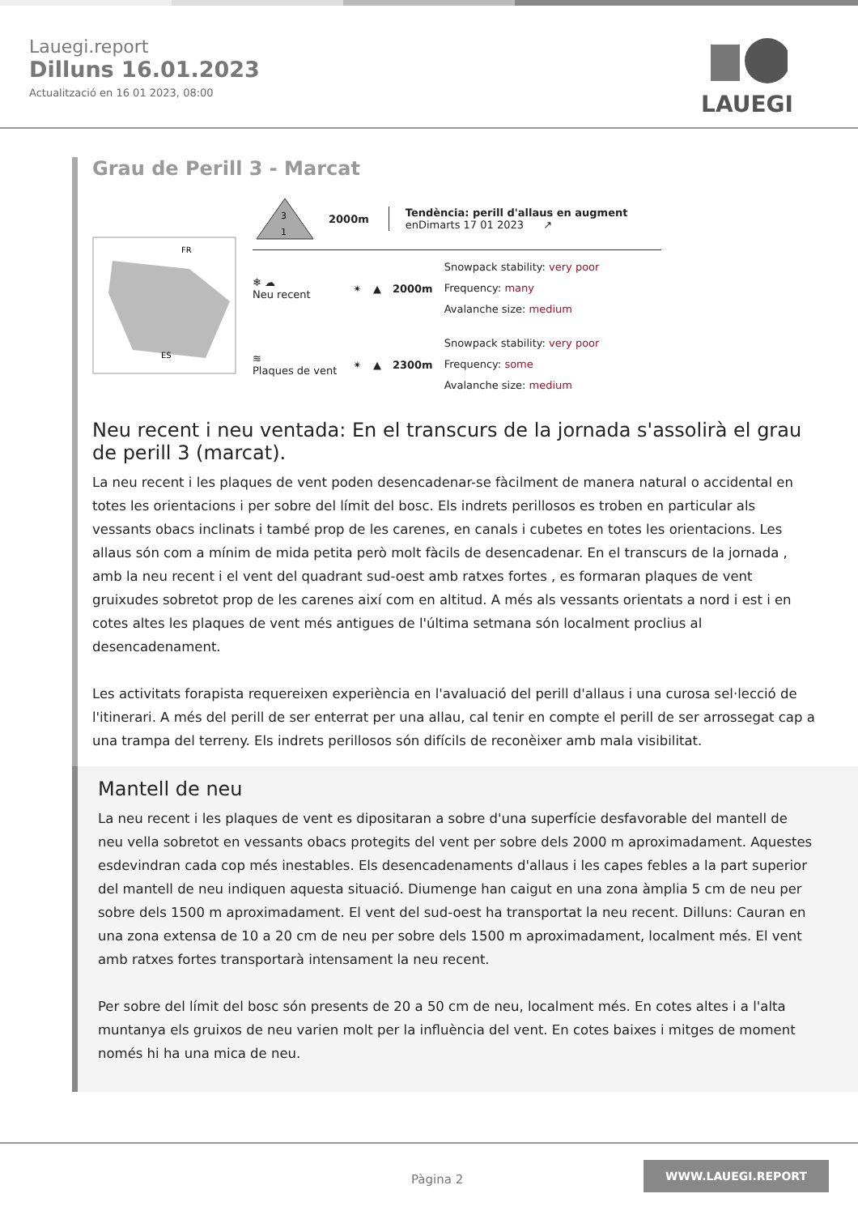Lauegi.report
Dilluns 16.01.2023
Actualització en 16 01 2023, 08:00
LAUEGI
Grau de Perill 3 - Marcat
FR
ES
3
1
2000m
Tendència: perill d'allaus en augment
enDimarts 17 01 2023 ↗
❄ ☁
Neu recent
✴ ▲ 2000m
Snowpack stability: very poor
Frequency: many
Avalanche size: medium
≋
Plaques de vent
✴ ▲ 2300m
Snowpack stability: very poor
Frequency: some
Avalanche size: medium
Neu recent i neu ventada: En el transcurs de la jornada s'assolirà el grau de perill 3 (marcat).
La neu recent i les plaques de vent poden desencadenar-se fàcilment de manera natural o accidental en totes les orientacions i per sobre del límit del bosc. Els indrets perillosos es troben en particular als vessants obacs inclinats i també prop de les carenes, en canals i cubetes en totes les orientacions. Les allaus són com a mínim de mida petita però molt fàcils de desencadenar. En el transcurs de la jornada , amb la neu recent i el vent del quadrant sud-oest amb ratxes fortes , es formaran plaques de vent gruixudes sobretot prop de les carenes així com en altitud. A més als vessants orientats a nord i est i en cotes altes les plaques de vent més antigues de l'última setmana són localment proclius al desencadenament.
Les activitats forapista requereixen experiència en l'avaluació del perill d'allaus i una curosa sel·lecció de l'itinerari. A més del perill de ser enterrat per una allau, cal tenir en compte el perill de ser arrossegat cap a una trampa del terreny. Els indrets perillosos són difícils de reconèixer amb mala visibilitat.
Mantell de neu
La neu recent i les plaques de vent es dipositaran a sobre d'una superfície desfavorable del mantell de neu vella sobretot en vessants obacs protegits del vent per sobre dels 2000 m aproximadament. Aquestes esdevindran cada cop més inestables. Els desencadenaments d'allaus i les capes febles a la part superior del mantell de neu indiquen aquesta situació. Diumenge han caigut en una zona àmplia 5 cm de neu per sobre dels 1500 m aproximadament. El vent del sud-oest ha transportat la neu recent. Dilluns: Cauran en una zona extensa de 10 a 20 cm de neu per sobre dels 1500 m aproximadament, localment més. El vent amb ratxes fortes transportarà intensament la neu recent.
Per sobre del límit del bosc són presents de 20 a 50 cm de neu, localment més. En cotes altes i a l'alta muntanya els gruixos de neu varien molt per la influència del vent. En cotes baixes i mitges de moment només hi ha una mica de neu.
Pàgina 2
WWW.LAUEGI.REPORT